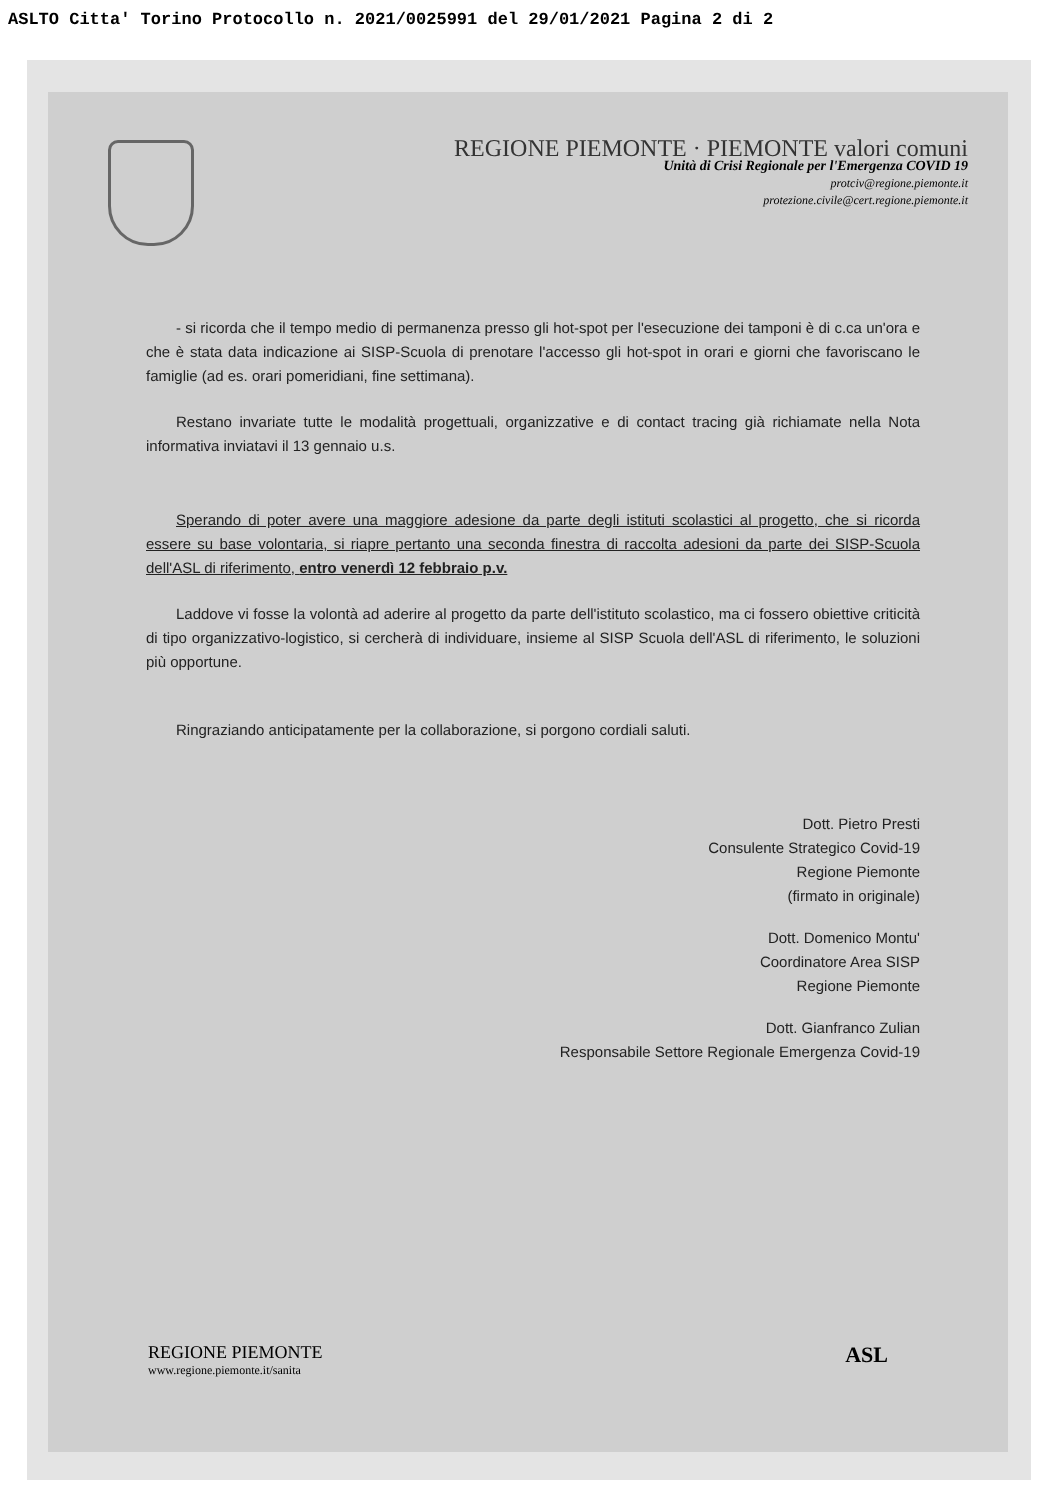ASLTO Citta' Torino Protocollo n. 2021/0025991 del 29/01/2021 Pagina 2 di 2
REGIONE PIEMONTE · PIEMONTE valori comuni
Unità di Crisi Regionale per l'Emergenza COVID 19
protciv@regione.piemonte.it
protezione.civile@cert.regione.piemonte.it
- si ricorda che il tempo medio di permanenza presso gli hot-spot per l'esecuzione dei tamponi è di c.ca un'ora e che è stata data indicazione ai SISP-Scuola di prenotare l'accesso gli hot-spot in orari e giorni che favoriscano le famiglie (ad es. orari pomeridiani, fine settimana).
Restano invariate tutte le modalità progettuali, organizzative e di contact tracing già richiamate nella Nota informativa inviatavi il 13 gennaio u.s.
Sperando di poter avere una maggiore adesione da parte degli istituti scolastici al progetto, che si ricorda essere su base volontaria, si riapre pertanto una seconda finestra di raccolta adesioni da parte dei SISP-Scuola dell'ASL di riferimento, entro venerdì 12 febbraio p.v.
Laddove vi fosse la volontà ad aderire al progetto da parte dell'istituto scolastico, ma ci fossero obiettive criticità di tipo organizzativo-logistico, si cercherà di individuare, insieme al SISP Scuola dell'ASL di riferimento, le soluzioni più opportune.
Ringraziando anticipatamente per la collaborazione, si porgono cordiali saluti.
Dott. Pietro Presti
Consulente Strategico Covid-19
Regione Piemonte
(firmato in originale)
Dott. Domenico Montu'
Coordinatore Area SISP
Regione Piemonte
Dott. Gianfranco Zulian
Responsabile Settore Regionale Emergenza Covid-19
REGIONE PIEMONTE
www.regione.piemonte.it/sanita
ASL